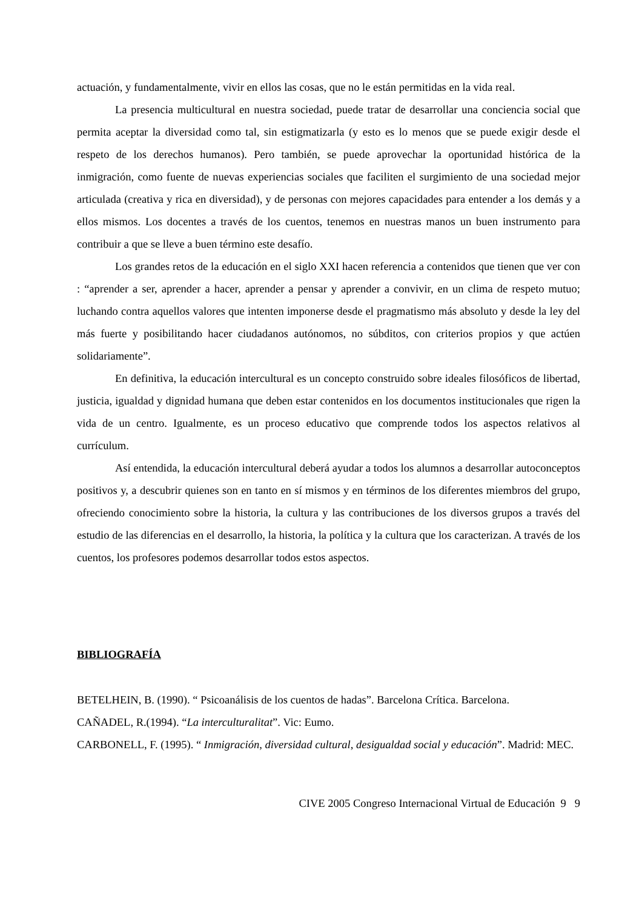actuación, y fundamentalmente, vivir en ellos las cosas, que no le están permitidas en la vida real.
La presencia multicultural en nuestra sociedad, puede tratar de desarrollar una conciencia social que permita aceptar la diversidad como tal, sin estigmatizarla (y esto es lo menos que se puede exigir desde el respeto de los derechos humanos). Pero también, se puede aprovechar la oportunidad histórica de la inmigración, como fuente de nuevas experiencias sociales que faciliten el surgimiento de una sociedad mejor articulada (creativa y rica en diversidad), y de personas con mejores capacidades para entender a los demás y a ellos mismos. Los docentes a través de los cuentos, tenemos en nuestras manos un buen instrumento para contribuir a que se lleve a buen término este desafío.
Los grandes retos de la educación en el siglo XXI hacen referencia a contenidos que tienen que ver con : “aprender a ser, aprender a hacer, aprender a pensar y aprender a convivir, en un clima de respeto mutuo; luchando contra aquellos valores que intenten imponerse desde el pragmatismo más absoluto y desde la ley del más fuerte y posibilitando hacer ciudadanos autónomos, no súbditos, con criterios propios y que actúen solidariamente”.
En definitiva, la educación intercultural es un concepto construido sobre ideales filosóficos de libertad, justicia, igualdad y dignidad humana que deben estar contenidos en los documentos institucionales que rigen la vida de un centro. Igualmente, es un proceso educativo que comprende todos los aspectos relativos al currículum.
Así entendida, la educación intercultural deberá ayudar a todos los alumnos a desarrollar autoconceptos positivos y, a descubrir quienes son en tanto en sí mismos y en términos de los diferentes miembros del grupo, ofreciendo conocimiento sobre la historia, la cultura y las contribuciones de los diversos grupos a través del estudio de las diferencias en el desarrollo, la historia, la política y la cultura que los caracterizan. A través de los cuentos, los profesores podemos desarrollar todos estos aspectos.
BIBLIOGRAFÍA
BETELHEIN, B. (1990). “ Psicoanálisis de los cuentos de hadas”. Barcelona Crítica. Barcelona.
CAÑADEL, R.(1994). “La interculturalitat”. Vic: Eumo.
CARBONELL, F. (1995). “ Inmigración, diversidad cultural, desigualdad social y educación”. Madrid: MEC.
CIVE 2005 Congreso Internacional Virtual de Educación 9 9